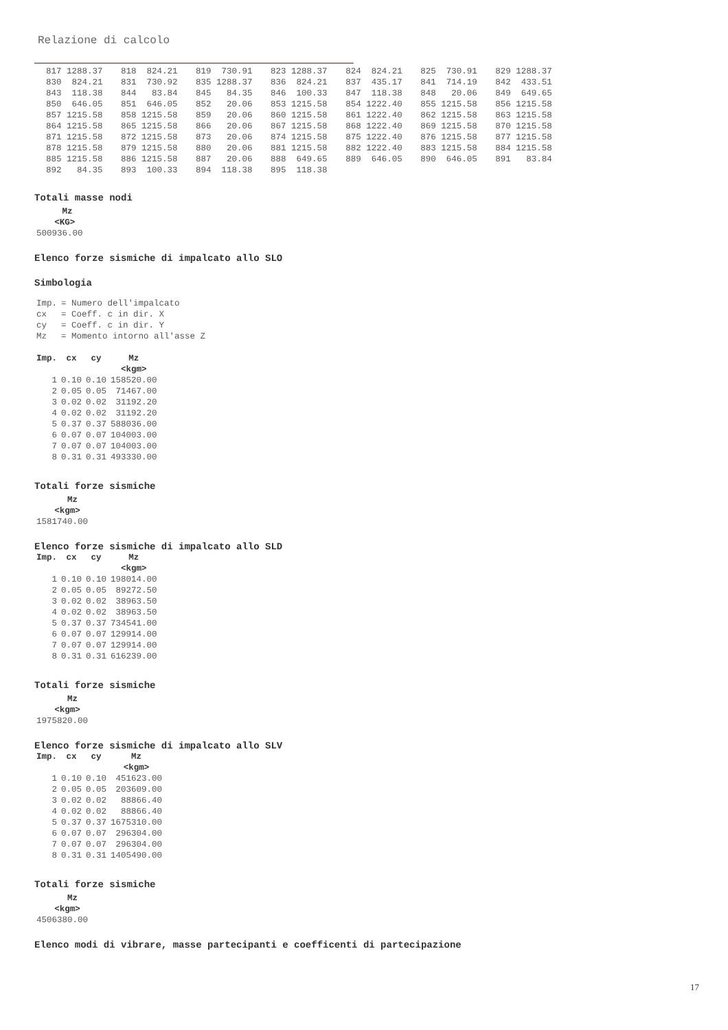Relazione di calcolo
| 817 1288.37 | 818 824.21 | 819 730.91 | 823 1288.37 | 824 824.21 | 825 730.91 | 829 1288.37 |
| 830 824.21 | 831 730.92 | 835 1288.37 | 836 824.21 | 837 435.17 | 841 714.19 | 842 433.51 |
| 843 118.38 | 844 83.84 | 845 84.35 | 846 100.33 | 847 118.38 | 848 20.06 | 849 649.65 |
| 850 646.05 | 851 646.05 | 852 20.06 | 853 1215.58 | 854 1222.40 | 855 1215.58 | 856 1215.58 |
| 857 1215.58 | 858 1215.58 | 859 20.06 | 860 1215.58 | 861 1222.40 | 862 1215.58 | 863 1215.58 |
| 864 1215.58 | 865 1215.58 | 866 20.06 | 867 1215.58 | 868 1222.40 | 869 1215.58 | 870 1215.58 |
| 871 1215.58 | 872 1215.58 | 873 20.06 | 874 1215.58 | 875 1222.40 | 876 1215.58 | 877 1215.58 |
| 878 1215.58 | 879 1215.58 | 880 20.06 | 881 1215.58 | 882 1222.40 | 883 1215.58 | 884 1215.58 |
| 885 1215.58 | 886 1215.58 | 887 20.06 | 888 649.65 | 889 646.05 | 890 646.05 | 891 83.84 |
| 892 84.35 | 893 100.33 | 894 118.38 | 895 118.38 | | | |
Totali masse nodi
| Mz |
| --- |
| <KG> |
| 500936.00 |
Elenco forze sismiche di impalcato allo SLO
Simbologia
| Imp. | = Numero dell'impalcato |
| cx | = Coeff. c in dir. X |
| cy | = Coeff. c in dir. Y |
| Mz | = Momento intorno all'asse Z |
| Imp. | cx | cy | Mz |
| --- | --- | --- | --- |
| | | | <kgm> |
| 1 | 0.10 | 0.10 | 158520.00 |
| 2 | 0.05 | 0.05 | 71467.00 |
| 3 | 0.02 | 0.02 | 31192.20 |
| 4 | 0.02 | 0.02 | 31192.20 |
| 5 | 0.37 | 0.37 | 588036.00 |
| 6 | 0.07 | 0.07 | 104003.00 |
| 7 | 0.07 | 0.07 | 104003.00 |
| 8 | 0.31 | 0.31 | 493330.00 |
Totali forze sismiche
| Mz |
| --- |
| <kgm> |
| 1581740.00 |
Elenco forze sismiche di impalcato allo SLD
| Imp. | cx | cy | Mz |
| --- | --- | --- | --- |
| | | | <kgm> |
| 1 | 0.10 | 0.10 | 198014.00 |
| 2 | 0.05 | 0.05 | 89272.50 |
| 3 | 0.02 | 0.02 | 38963.50 |
| 4 | 0.02 | 0.02 | 38963.50 |
| 5 | 0.37 | 0.37 | 734541.00 |
| 6 | 0.07 | 0.07 | 129914.00 |
| 7 | 0.07 | 0.07 | 129914.00 |
| 8 | 0.31 | 0.31 | 616239.00 |
Totali forze sismiche
| Mz |
| --- |
| <kgm> |
| 1975820.00 |
Elenco forze sismiche di impalcato allo SLV
| Imp. | cx | cy | Mz |
| --- | --- | --- | --- |
| | | | <kgm> |
| 1 | 0.10 | 0.10 | 451623.00 |
| 2 | 0.05 | 0.05 | 203609.00 |
| 3 | 0.02 | 0.02 | 88866.40 |
| 4 | 0.02 | 0.02 | 88866.40 |
| 5 | 0.37 | 0.37 | 1675310.00 |
| 6 | 0.07 | 0.07 | 296304.00 |
| 7 | 0.07 | 0.07 | 296304.00 |
| 8 | 0.31 | 0.31 | 1405490.00 |
Totali forze sismiche
| Mz |
| --- |
| <kgm> |
| 4506380.00 |
Elenco modi di vibrare, masse partecipanti e coefficenti di partecipazione
17